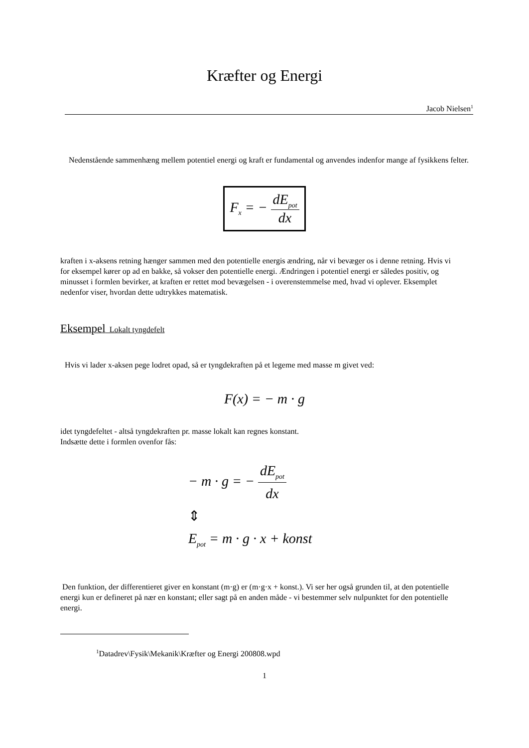Kræfter og Energi
Jacob Nielsen<sup>1</sup>
Nedenstående sammenhæng mellem potentiel energi og kraft er fundamental og anvendes indenfor mange af fysikkens felter.
F<sub>x</sub> = − dE<sub>pot</sub> dx
kraften i x-aksens retning hænger sammen med den potentielle energis ændring, når vi bevæger os i denne retning. Hvis vi for eksempel kører op ad en bakke, så vokser den potentielle energi. Ændringen i potentiel energi er således positiv, og minusset i formlen bevirker, at kraften er rettet mod bevægelsen - i overenstemmelse med, hvad vi oplever. Eksemplet nedenfor viser, hvordan dette udtrykkes matematisk.
Eksempel Lokalt tyngdefelt
Hvis vi lader x-aksen pege lodret opad, så er tyngdekraften på et legeme med masse m givet ved:
F(x) = − m · g
idet tyngdefeltet - altså tyngdekraften pr. masse lokalt kan regnes konstant.
Indsætte dette i formlen ovenfor fås:
− m · g = − dE<sub>pot</sub> dx
⇕
E<sub>pot</sub> = m · g · x + konst
Den funktion, der differentieret giver en konstant (m·g) er (m·g·x + konst.). Vi ser her også grunden til, at den potentielle energi kun er defineret på nær en konstant; eller sagt på en anden måde - vi bestemmer selv nulpunktet for den potentielle energi.
<sup>1</sup> Datadrev\Fysik\Mekanik\Kræfter og Energi 200808.wpd
1